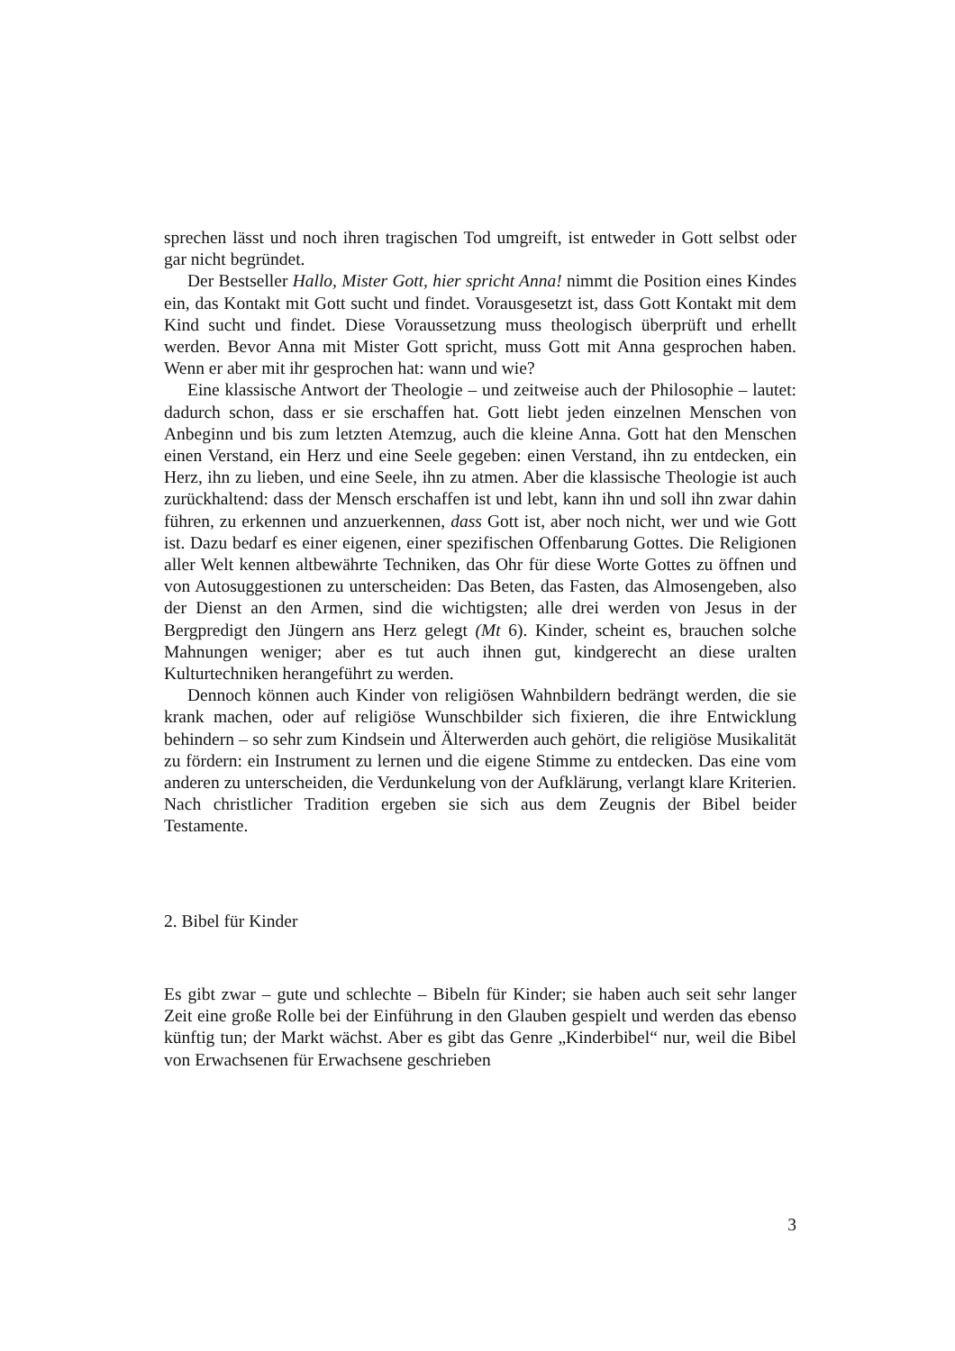sprechen lässt und noch ihren tragischen Tod umgreift, ist entweder in Gott selbst oder gar nicht begründet.
Der Bestseller Hallo, Mister Gott, hier spricht Anna! nimmt die Position eines Kindes ein, das Kontakt mit Gott sucht und findet. Vorausgesetzt ist, dass Gott Kontakt mit dem Kind sucht und findet. Diese Voraussetzung muss theologisch überprüft und erhellt werden. Bevor Anna mit Mister Gott spricht, muss Gott mit Anna gesprochen haben. Wenn er aber mit ihr gesprochen hat: wann und wie?
Eine klassische Antwort der Theologie – und zeitweise auch der Philosophie – lautet: dadurch schon, dass er sie erschaffen hat. Gott liebt jeden einzelnen Menschen von Anbeginn und bis zum letzten Atemzug, auch die kleine Anna. Gott hat den Menschen einen Verstand, ein Herz und eine Seele gegeben: einen Verstand, ihn zu entdecken, ein Herz, ihn zu lieben, und eine Seele, ihn zu atmen. Aber die klassische Theologie ist auch zurückhaltend: dass der Mensch erschaffen ist und lebt, kann ihn und soll ihn zwar dahin führen, zu erkennen und anzuerkennen, dass Gott ist, aber noch nicht, wer und wie Gott ist. Dazu bedarf es einer eigenen, einer spezifischen Offenbarung Gottes. Die Religionen aller Welt kennen altbewährte Techniken, das Ohr für diese Worte Gottes zu öffnen und von Autosuggestionen zu unterscheiden: Das Beten, das Fasten, das Almosengeben, also der Dienst an den Armen, sind die wichtigsten; alle drei werden von Jesus in der Bergpredigt den Jüngern ans Herz gelegt (Mt 6). Kinder, scheint es, brauchen solche Mahnungen weniger; aber es tut auch ihnen gut, kindgerecht an diese uralten Kulturtechniken herangeführt zu werden.
Dennoch können auch Kinder von religiösen Wahnbildern bedrängt werden, die sie krank machen, oder auf religiöse Wunschbilder sich fixieren, die ihre Entwicklung behindern – so sehr zum Kindsein und Älterwerden auch gehört, die religiöse Musikalität zu fördern: ein Instrument zu lernen und die eigene Stimme zu entdecken. Das eine vom anderen zu unterscheiden, die Verdunkelung von der Aufklärung, verlangt klare Kriterien. Nach christlicher Tradition ergeben sie sich aus dem Zeugnis der Bibel beider Testamente.
2. Bibel für Kinder
Es gibt zwar – gute und schlechte – Bibeln für Kinder; sie haben auch seit sehr langer Zeit eine große Rolle bei der Einführung in den Glauben gespielt und werden das ebenso künftig tun; der Markt wächst. Aber es gibt das Genre „Kinderbibel“ nur, weil die Bibel von Erwachsenen für Erwachsene geschrieben
3